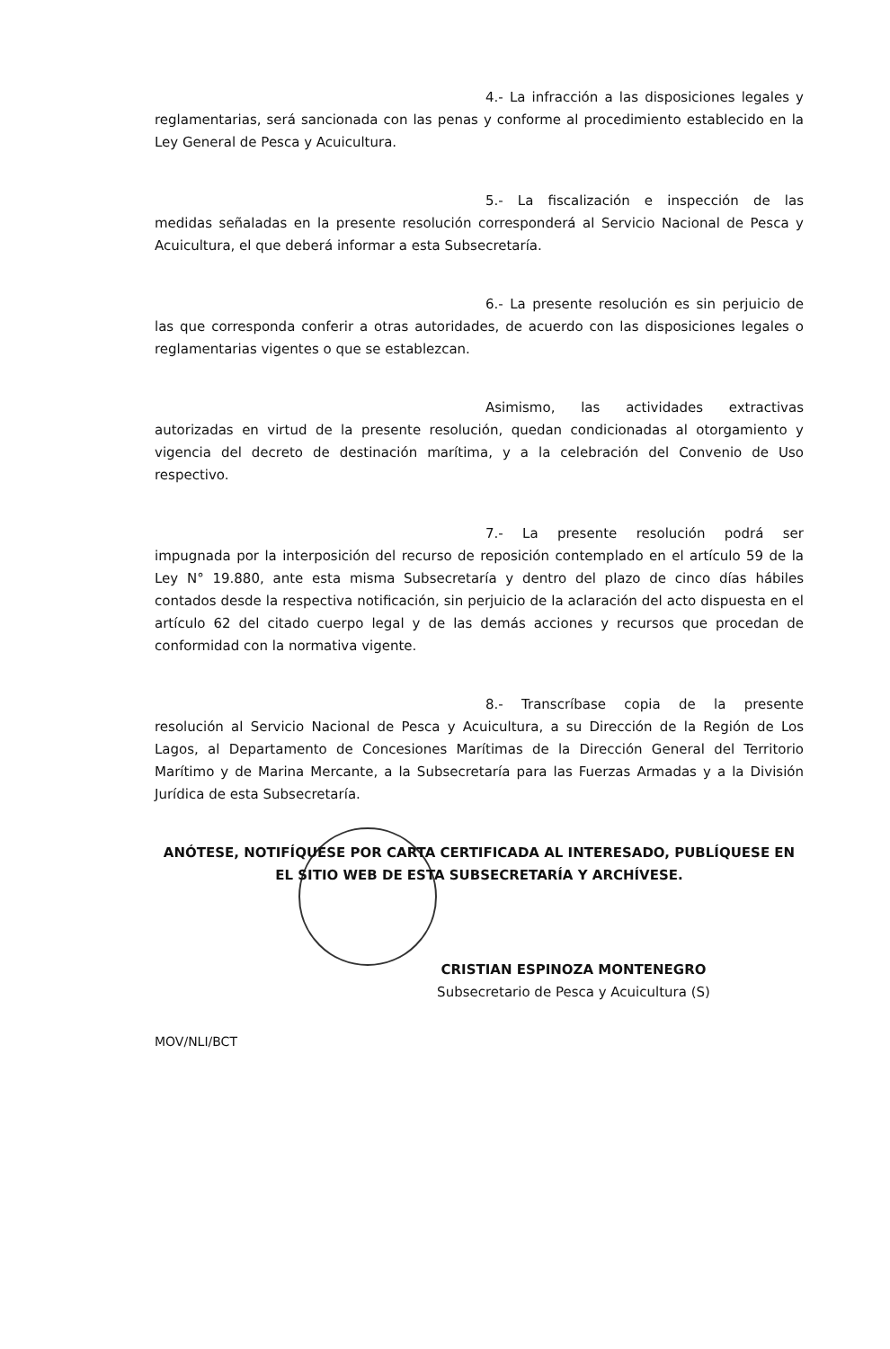4.- La infracción a las disposiciones legales y reglamentarias, será sancionada con las penas y conforme al procedimiento establecido en la Ley General de Pesca y Acuicultura.
5.- La fiscalización e inspección de las medidas señaladas en la presente resolución corresponderá al Servicio Nacional de Pesca y Acuicultura, el que deberá informar a esta Subsecretaría.
6.- La presente resolución es sin perjuicio de las que corresponda conferir a otras autoridades, de acuerdo con las disposiciones legales o reglamentarias vigentes o que se establezcan.
Asimismo, las actividades extractivas autorizadas en virtud de la presente resolución, quedan condicionadas al otorgamiento y vigencia del decreto de destinación marítima, y a la celebración del Convenio de Uso respectivo.
7.- La presente resolución podrá ser impugnada por la interposición del recurso de reposición contemplado en el artículo 59 de la Ley N° 19.880, ante esta misma Subsecretaría y dentro del plazo de cinco días hábiles contados desde la respectiva notificación, sin perjuicio de la aclaración del acto dispuesta en el artículo 62 del citado cuerpo legal y de las demás acciones y recursos que procedan de conformidad con la normativa vigente.
8.- Transcríbase copia de la presente resolución al Servicio Nacional de Pesca y Acuicultura, a su Dirección de la Región de Los Lagos, al Departamento de Concesiones Marítimas de la Dirección General del Territorio Marítimo y de Marina Mercante, a la Subsecretaría para las Fuerzas Armadas y a la División Jurídica de esta Subsecretaría.
ANÓTESE, NOTIFÍQUESE POR CARTA CERTIFICADA AL INTERESADO, PUBLÍQUESE EN EL SITIO WEB DE ESTA SUBSECRETARÍA Y ARCHÍVESE.
CRISTIAN ESPINOZA MONTENEGRO
Subsecretario de Pesca y Acuicultura (S)
MOV/NLI/BCT